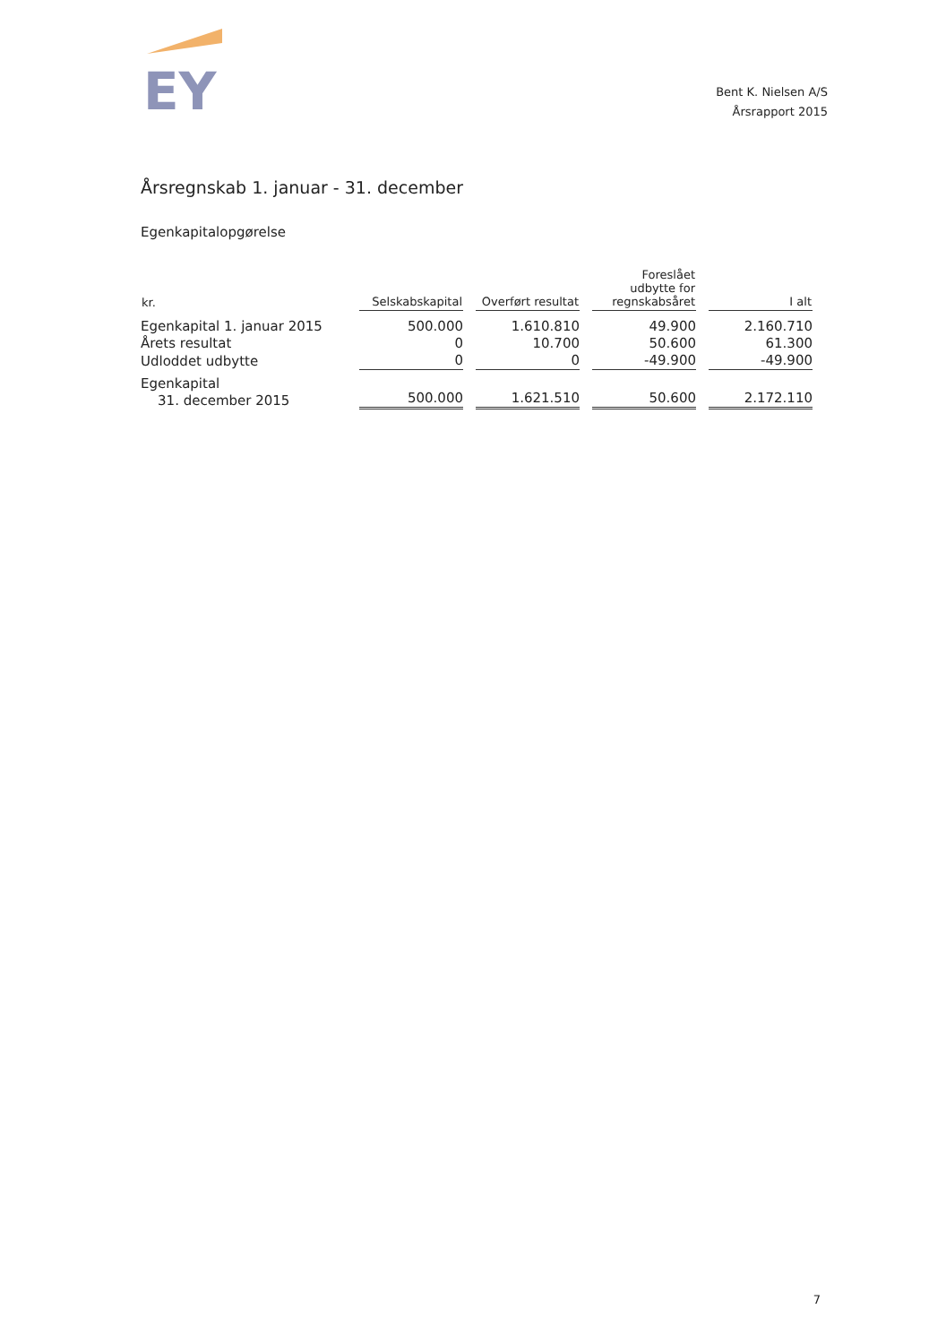EY
Bent K. Nielsen A/S
Årsrapport 2015
Årsregnskab 1. januar - 31. december
Egenkapitalopgørelse
| kr. | Selskabskapital | Overført resultat | Foreslået udbytte for regnskabsåret | I alt |
| --- | --- | --- | --- | --- |
| Egenkapital 1. januar 2015 | 500.000 | 1.610.810 | 49.900 | 2.160.710 |
| Årets resultat | 0 | 10.700 | 50.600 | 61.300 |
| Udloddet udbytte | 0 | 0 | -49.900 | -49.900 |
| Egenkapital 31. december 2015 | 500.000 | 1.621.510 | 50.600 | 2.172.110 |
7